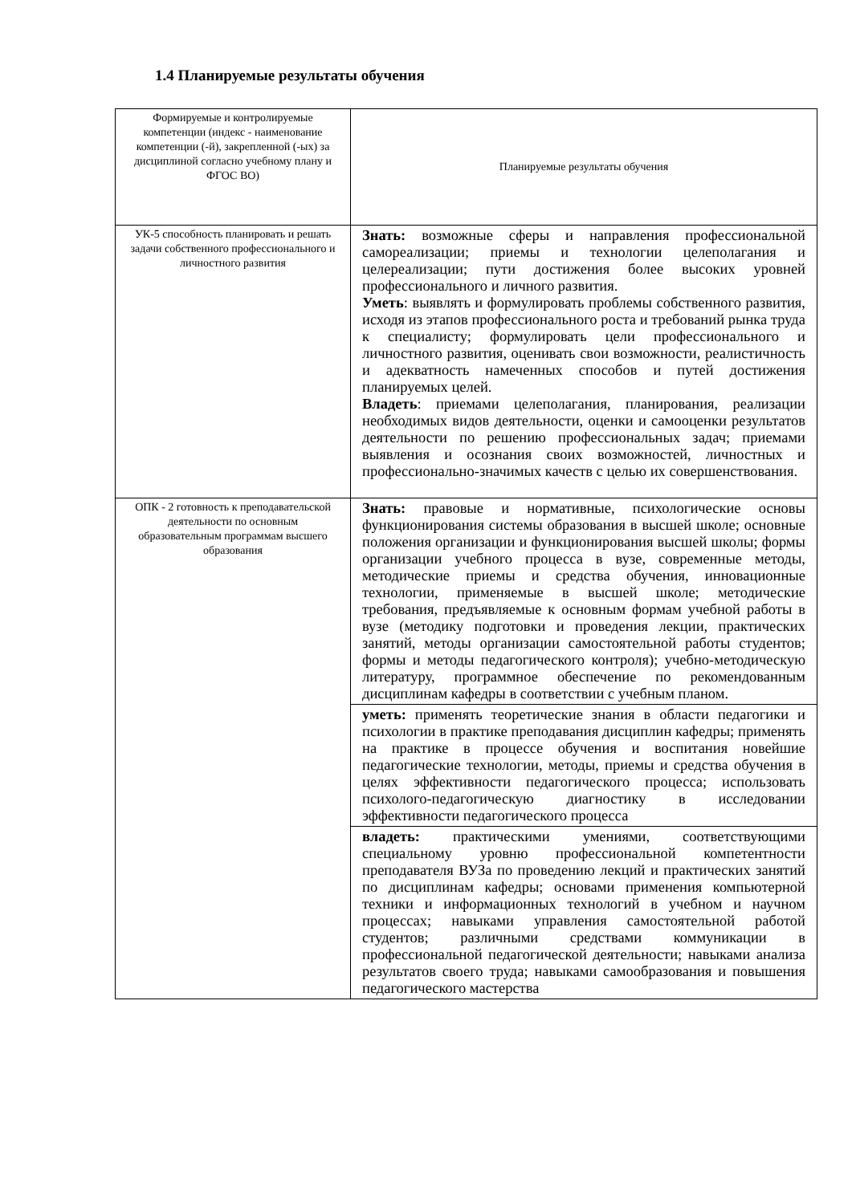1.4 Планируемые результаты обучения
| Формируемые и контролируемые компетенции (индекс - наименование компетенции (-й), закрепленной (-ых) за дисциплиной согласно учебному плану и ФГОС ВО) | Планируемые результаты обучения |
| УК-5 способность планировать и решать задачи собственного профессионального и личностного развития | Знать: возможные сферы и направления профессиональной самореализации; приемы и технологии целеполагания и целереализации; пути достижения более высоких уровней профессионального и личного развития. Уметь : выявлять и формулировать проблемы собственного развития, исходя из этапов профессионального роста и требований рынка труда к специалисту; формулировать цели профессионального и личностного развития, оценивать свои возможности, реалистичность и адекватность намеченных способов и путей достижения планируемых целей. Владеть : приемами целеполагания, планирования, реализации необходимых видов деятельности, оценки и самооценки результатов деятельности по решению профессиональных задач; приемами выявления и осознания своих возможностей, личностных и профессионально-значимых качеств с целью их совершенствования. |
| ОПК - 2 готовность к преподавательской деятельности по основным образовательным программам высшего образования | Знать: правовые и нормативные, психологические основы функционирования системы образования в высшей школе; основные положения организации и функционирования высшей школы; формы организации учебного процесса в вузе, современные методы, методические приемы и средства обучения, инновационные технологии, применяемые в высшей школе; методические требования, предъявляемые к основным формам учебной работы в вузе (методику подготовки и проведения лекции, практических занятий, методы организации самостоятельной работы студентов; формы и методы педагогического контроля); учебно-методическую литературу, программное обеспечение по рекомендованным дисциплинам кафедры в соответствии с учебным планом. |
| | уметь: применять теоретические знания в области педагогики и психологии в практике преподавания дисциплин кафедры; применять на практике в процессе обучения и воспитания новейшие педагогические технологии, методы, приемы и средства обучения в целях эффективности педагогического процесса; использовать психолого-педагогическую диагностику в исследовании эффективности педагогического процесса |
| | владеть: практическими умениями, соответствующими специальному уровню профессиональной компетентности преподавателя ВУЗа по проведению лекций и практических занятий по дисциплинам кафедры; основами применения компьютерной техники и информационных технологий в учебном и научном процессах; навыками управления самостоятельной работой студентов; различными средствами коммуникации в профессиональной педагогической деятельности; навыками анализа результатов своего труда; навыками самообразования и повышения педагогического мастерства |